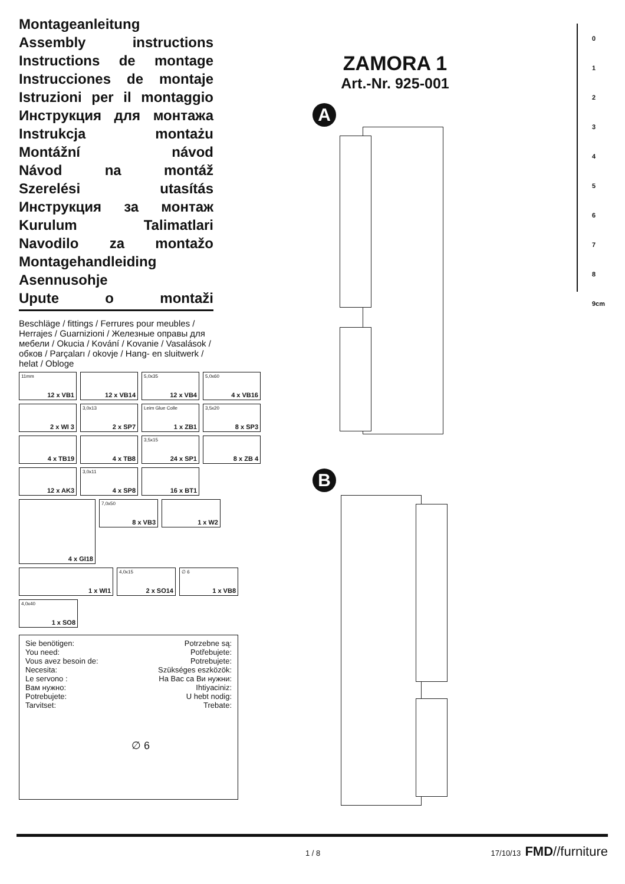Montageanleitung
Assembly instructions
Instructions de montage
Instrucciones de montaje
Istruzioni per il montaggio
Инструкция для монтажа
Instrukcja montażu
Montážní návod
Návod na montáž
Szerelési utasítás
Инструкция за монтаж
Kurulum Talimatlari
Navodilo za montažo
Montagehandleiding
Asennusohje
Upute o montaži
Beschläge / fittings / Ferrures pour meubles / Herrajes / Guarnizioni / Железные оправы для мебели / Okucia / Kování / Kovanie / Vasalások / обков / Parçaları / okovje / Hang- en sluitwerk / helat / Obloge
11mm
12 x VB1
12 x VB14
5,0x35
12 x VB4
5,0x60
4 x VB16
2 x WI 3
3,0x13
2 x SP7
Leim Glue Colle
1 x ZB1
3,5x20
8 x SP3
4 x TB19
4 x TB8
3,5x15
24 x SP1
8 x ZB 4
12 x AK3
3,0x11
4 x SP8
16 x BT1
4 x GI18
7,0x50
8 x VB3
1 x W2
1 x WI1
4,0x15
2 x SO14
∅ 6
1 x VB8
4,0x40
1 x SO8
Sie benötigen: Potrzebne są:
You need: Potřebujete:
Vous avez besoin de: Potrebujete:
Necesita: Szükséges eszközök:
Le servono : На Вас са Ви нужни:
Вам нужно: Ihtiyaciniz:
Potrebujete: U hebt nodig:
Tarvitset: Trebate:
∅ 6
ZAMORA 1
Art.-Nr. 925-001
A
B
0
1
2
3
4
5
6
7
8
9cm
1 / 8
17/10/13 FMD//furniture